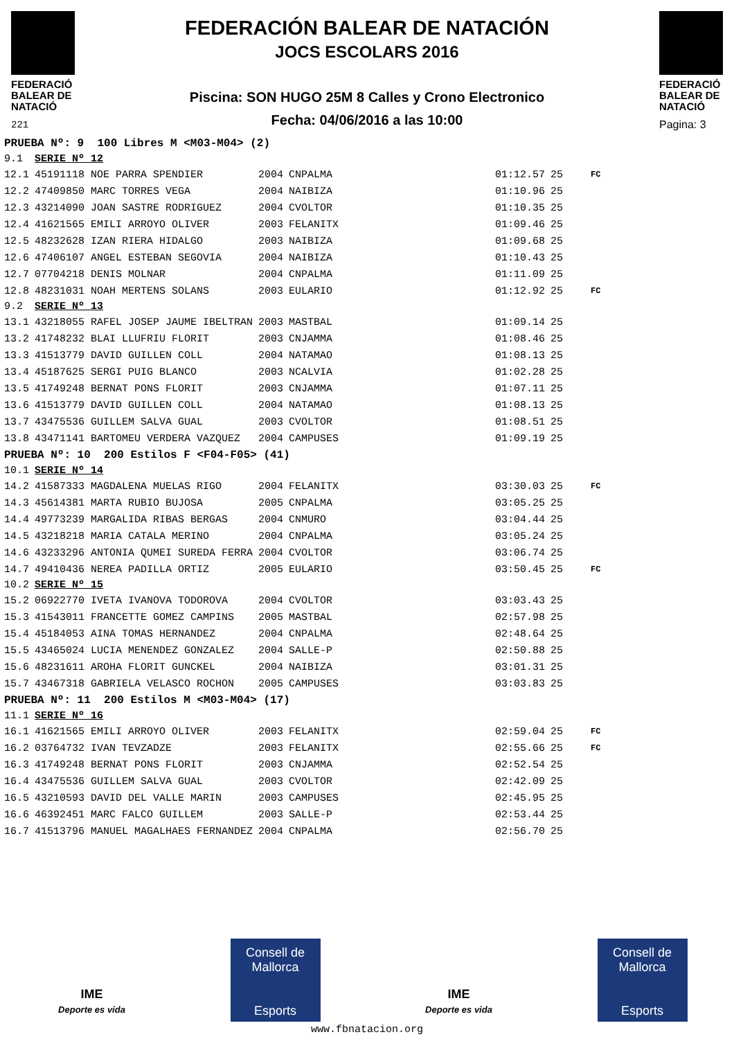FEDERACIÓ BALEAR DE NATACIÓ
221
FEDERACIÓN BALEAR DE NATACIÓN
JOCS ESCOLARS 2016
Piscina: SON HUGO 25M 8 Calles y Crono Electronico
Fecha: 04/06/2016 a las 10:00
FEDERACIÓ BALEAR DE NATACIÓ
Pagina: 3
| PRUEBA Nº: 9 100 Libres M <M03-M04> (2) | | | | | | |
| 9.1 | SERIE Nº 12 | | | | | |
| 12.1 | 45191118 NOE PARRA SPENDIER | 2004 | CNPALMA | 01:12.57 | 25 | FC |
| 12.2 | 47409850 MARC TORRES VEGA | 2004 | NAIBIZA | 01:10.96 | 25 | |
| 12.3 | 43214090 JOAN SASTRE RODRIGUEZ | 2004 | CVOLTOR | 01:10.35 | 25 | |
| 12.4 | 41621565 EMILI ARROYO OLIVER | 2003 | FELANITX | 01:09.46 | 25 | |
| 12.5 | 48232628 IZAN RIERA HIDALGO | 2003 | NAIBIZA | 01:09.68 | 25 | |
| 12.6 | 47406107 ANGEL ESTEBAN SEGOVIA | 2004 | NAIBIZA | 01:10.43 | 25 | |
| 12.7 | 07704218 DENIS MOLNAR | 2004 | CNPALMA | 01:11.09 | 25 | |
| 12.8 | 48231031 NOAH MERTENS SOLANS | 2003 | EULARIO | 01:12.92 | 25 | FC |
| 9.2 | SERIE Nº 13 | | | | | |
| 13.1 | 43218055 RAFEL JOSEP JAUME IBELTRAN | 2003 | MASTBAL | 01:09.14 | 25 | |
| 13.2 | 41748232 BLAI LLUFRIU FLORIT | 2003 | CNJAMMA | 01:08.46 | 25 | |
| 13.3 | 41513779 DAVID GUILLEN COLL | 2004 | NATAMAO | 01:08.13 | 25 | |
| 13.4 | 45187625 SERGI PUIG BLANCO | 2003 | NCALVIA | 01:02.28 | 25 | |
| 13.5 | 41749248 BERNAT PONS FLORIT | 2003 | CNJAMMA | 01:07.11 | 25 | |
| 13.6 | 41513779 DAVID GUILLEN COLL | 2004 | NATAMAO | 01:08.13 | 25 | |
| 13.7 | 43475536 GUILLEM SALVA GUAL | 2003 | CVOLTOR | 01:08.51 | 25 | |
| 13.8 | 43471141 BARTOMEU VERDERA VAZQUEZ | 2004 | CAMPUSES | 01:09.19 | 25 | |
| PRUEBA Nº: 10 200 Estilos F <F04-F05> (41) | | | | | | |
| 10.1 | SERIE Nº 14 | | | | | |
| 14.2 | 41587333 MAGDALENA MUELAS RIGO | 2004 | FELANITX | 03:30.03 | 25 | FC |
| 14.3 | 45614381 MARTA RUBIO BUJOSA | 2005 | CNPALMA | 03:05.25 | 25 | |
| 14.4 | 49773239 MARGALIDA RIBAS BERGAS | 2004 | CNMURO | 03:04.44 | 25 | |
| 14.5 | 43218218 MARIA CATALA MERINO | 2004 | CNPALMA | 03:05.24 | 25 | |
| 14.6 | 43233296 ANTONIA QUMEI SUREDA FERRA | 2004 | CVOLTOR | 03:06.74 | 25 | |
| 14.7 | 49410436 NEREA PADILLA ORTIZ | 2005 | EULARIO | 03:50.45 | 25 | FC |
| 10.2 | SERIE Nº 15 | | | | | |
| 15.2 | 06922770 IVETA IVANOVA TODOROVA | 2004 | CVOLTOR | 03:03.43 | 25 | |
| 15.3 | 41543011 FRANCETTE GOMEZ CAMPINS | 2005 | MASTBAL | 02:57.98 | 25 | |
| 15.4 | 45184053 AINA TOMAS HERNANDEZ | 2004 | CNPALMA | 02:48.64 | 25 | |
| 15.5 | 43465024 LUCIA MENENDEZ GONZALEZ | 2004 | SALLE-P | 02:50.88 | 25 | |
| 15.6 | 48231611 AROHA FLORIT GUNCKEL | 2004 | NAIBIZA | 03:01.31 | 25 | |
| 15.7 | 43467318 GABRIELA VELASCO ROCHON | 2005 | CAMPUSES | 03:03.83 | 25 | |
| PRUEBA Nº: 11 200 Estilos M <M03-M04> (17) | | | | | | |
| 11.1 | SERIE Nº 16 | | | | | |
| 16.1 | 41621565 EMILI ARROYO OLIVER | 2003 | FELANITX | 02:59.04 | 25 | FC |
| 16.2 | 03764732 IVAN TEVZADZE | 2003 | FELANITX | 02:55.66 | 25 | FC |
| 16.3 | 41749248 BERNAT PONS FLORIT | 2003 | CNJAMMA | 02:52.54 | 25 | |
| 16.4 | 43475536 GUILLEM SALVA GUAL | 2003 | CVOLTOR | 02:42.09 | 25 | |
| 16.5 | 43210593 DAVID DEL VALLE MARIN | 2003 | CAMPUSES | 02:45.95 | 25 | |
| 16.6 | 46392451 MARC FALCO GUILLEM | 2003 | SALLE-P | 02:53.44 | 25 | |
| 16.7 | 41513796 MANUEL MAGALHAES FERNANDEZ | 2004 | CNPALMA | 02:56.70 | 25 | |
IME
Deporte es vida
Consell de Mallorca
Esports
IME
Deporte es vida
Consell de Mallorca
Esports
www.fbnatacion.org